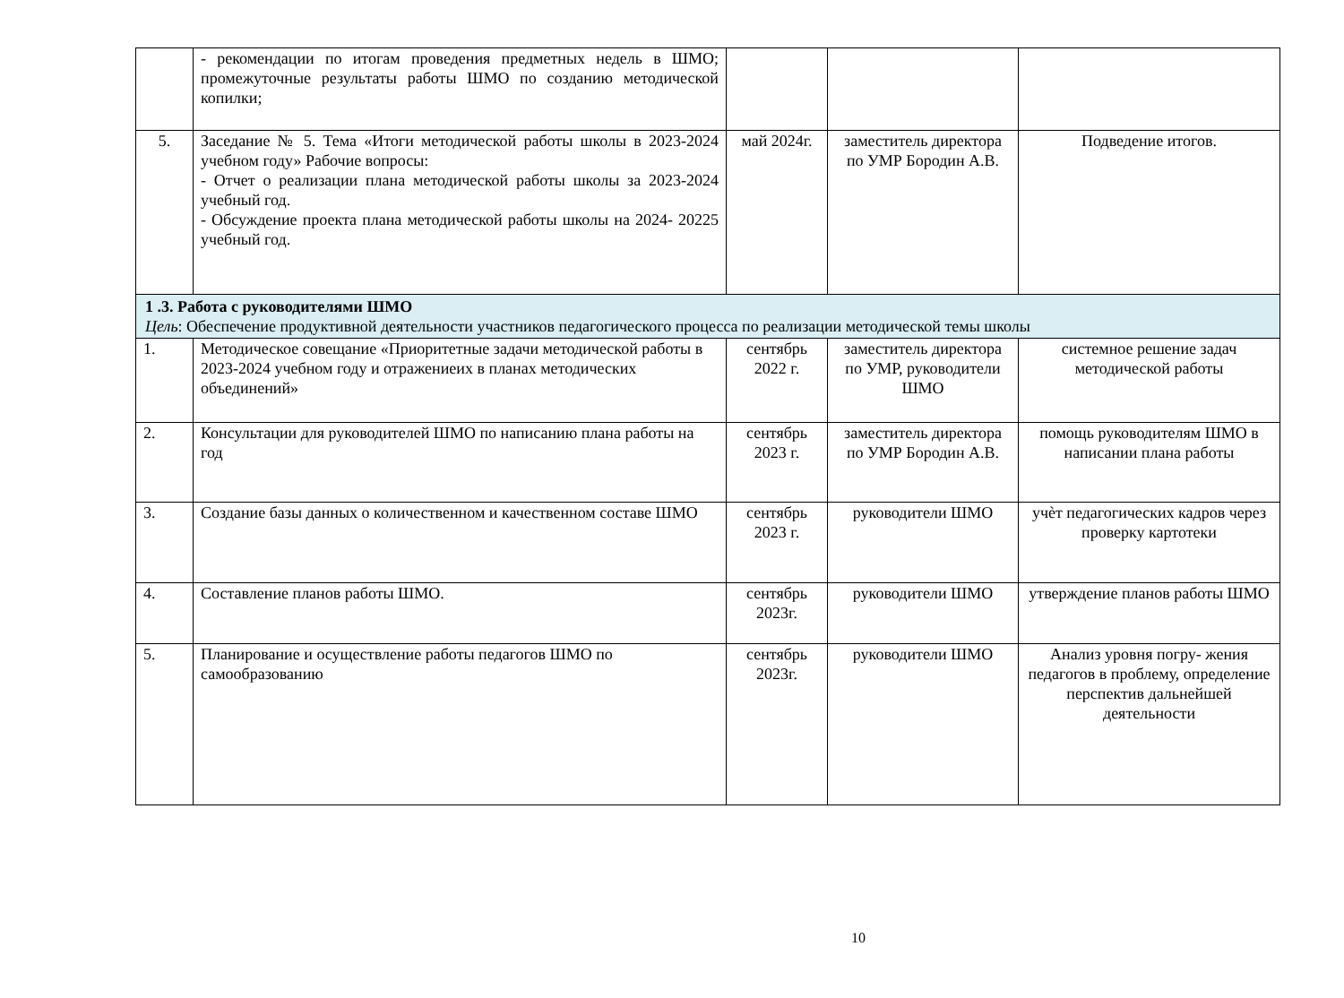| | - рекомендации по итогам проведения предметных недель в ШМО; промежуточные результаты работы ШМО по созданию методической копилки; | | | |
| 5. | Заседание № 5. Тема «Итоги методической работы школы в 2023-2024 учебном году» Рабочие вопросы: - Отчет о реализации плана методической работы школы за 2023-2024 учебный год. - Обсуждение проекта плана методической работы школы на 2024- 20225 учебный год. | май 2024г. | заместитель директора по УМР Бородин А.В. | Подведение итогов. |
| 1 .3. Работа с руководителями ШМО Цель : Обеспечение продуктивной деятельности участников педагогического процесса по реализации методической темы школы | | | | |
| 1. | Методическое совещание «Приоритетные задачи методической работы в 2023-2024 учебном году и отражениеих в планах методических объединений» | сентябрь 2022 г. | заместитель директора по УМР, руководители ШМО | системное решение задач методической работы |
| 2. | Консультации для руководителей ШМО по написанию плана работы на год | сентябрь 2023 г. | заместитель директора по УМР Бородин А.В. | помощь руководителям ШМО в написании плана работы |
| 3. | Создание базы данных о количественном и качественном составе ШМО | сентябрь 2023 г. | руководители ШМО | учѐт педагогических кадров через проверку картотеки |
| 4. | Составление планов работы ШМО. | сентябрь 2023г. | руководители ШМО | утверждение планов работы ШМО |
| 5. | Планирование и осуществление работы педагогов ШМО по самообразованию | сентябрь 2023г. | руководители ШМО | Анализ уровня погру- жения педагогов в проблему, определение перспектив дальнейшей деятельности |
10